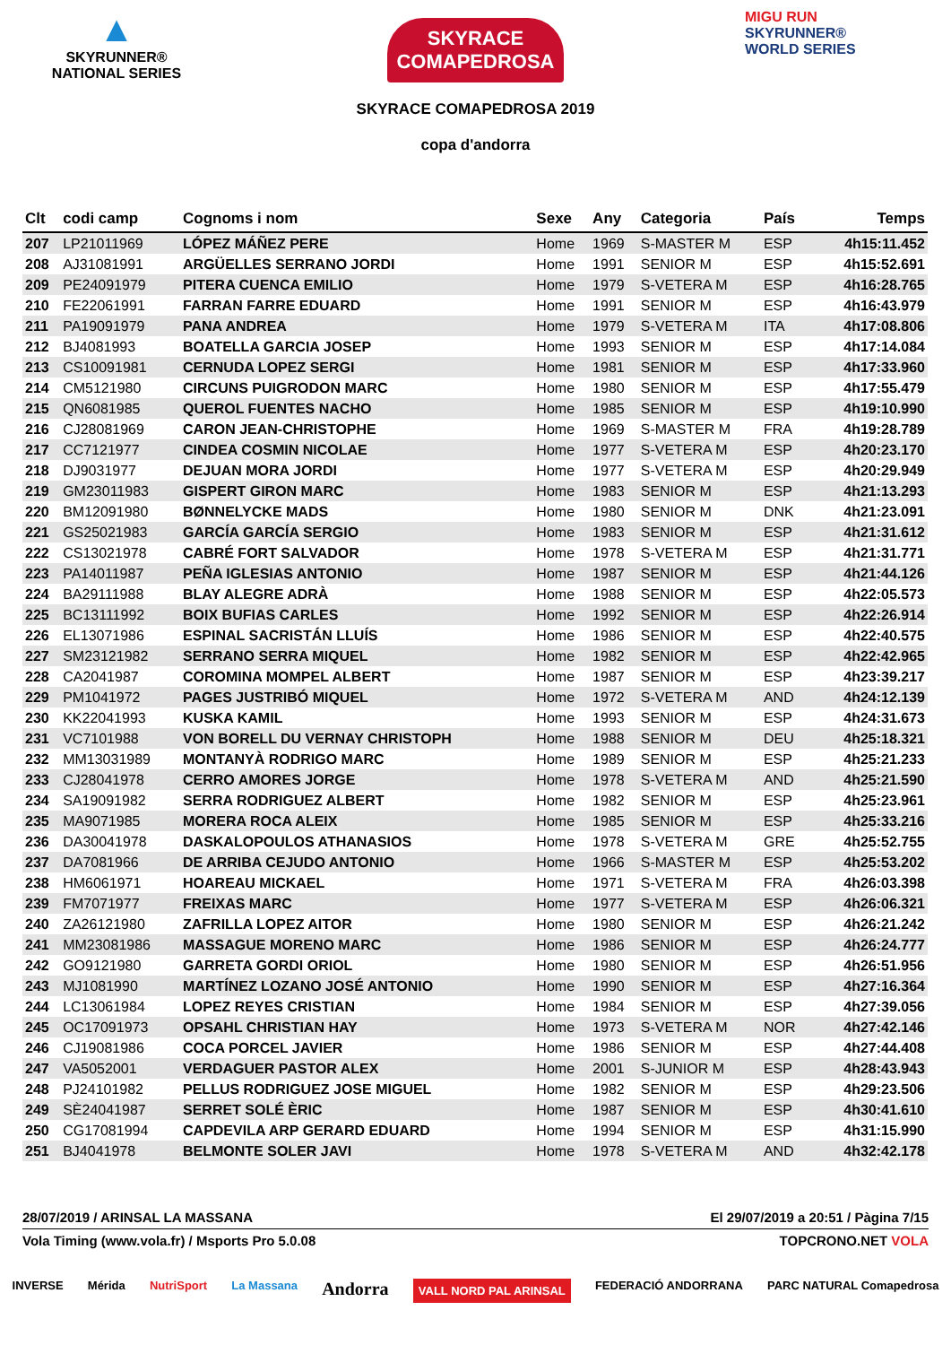▲
SKYRUNNER®
NATIONAL SERIES
SKYRACE
COMAPEDROSA
SKYRACE COMAPEDROSA 2019
copa d'andorra
MIGU RUN
SKYRUNNER®
WORLD SERIES
| Clt | codi camp | Cognoms i nom | Sexe | Any | Categoria | País | | Temps |
| --- | --- | --- | --- | --- | --- | --- | --- | --- |
| 207 | LP21011969 | LÓPEZ MÁÑEZ PERE | Home | 1969 | S-MASTER M | ESP | | 4h15:11.452 |
| 208 | AJ31081991 | ARGÜELLES SERRANO JORDI | Home | 1991 | SENIOR M | ESP | | 4h15:52.691 |
| 209 | PE24091979 | PITERA CUENCA EMILIO | Home | 1979 | S-VETERA M | ESP | | 4h16:28.765 |
| 210 | FE22061991 | FARRAN FARRE EDUARD | Home | 1991 | SENIOR M | ESP | | 4h16:43.979 |
| 211 | PA19091979 | PANA ANDREA | Home | 1979 | S-VETERA M | ITA | | 4h17:08.806 |
| 212 | BJ4081993 | BOATELLA GARCIA JOSEP | Home | 1993 | SENIOR M | ESP | | 4h17:14.084 |
| 213 | CS10091981 | CERNUDA LOPEZ SERGI | Home | 1981 | SENIOR M | ESP | | 4h17:33.960 |
| 214 | CM5121980 | CIRCUNS PUIGRODON MARC | Home | 1980 | SENIOR M | ESP | | 4h17:55.479 |
| 215 | QN6081985 | QUEROL FUENTES NACHO | Home | 1985 | SENIOR M | ESP | | 4h19:10.990 |
| 216 | CJ28081969 | CARON JEAN-CHRISTOPHE | Home | 1969 | S-MASTER M | FRA | | 4h19:28.789 |
| 217 | CC7121977 | CINDEA COSMIN NICOLAE | Home | 1977 | S-VETERA M | ESP | | 4h20:23.170 |
| 218 | DJ9031977 | DEJUAN MORA JORDI | Home | 1977 | S-VETERA M | ESP | | 4h20:29.949 |
| 219 | GM23011983 | GISPERT GIRON MARC | Home | 1983 | SENIOR M | ESP | | 4h21:13.293 |
| 220 | BM12091980 | BØNNELYCKE MADS | Home | 1980 | SENIOR M | DNK | | 4h21:23.091 |
| 221 | GS25021983 | GARCÍA GARCÍA SERGIO | Home | 1983 | SENIOR M | ESP | | 4h21:31.612 |
| 222 | CS13021978 | CABRÉ FORT SALVADOR | Home | 1978 | S-VETERA M | ESP | | 4h21:31.771 |
| 223 | PA14011987 | PEÑA IGLESIAS ANTONIO | Home | 1987 | SENIOR M | ESP | | 4h21:44.126 |
| 224 | BA29111988 | BLAY ALEGRE ADRÀ | Home | 1988 | SENIOR M | ESP | | 4h22:05.573 |
| 225 | BC13111992 | BOIX BUFIAS CARLES | Home | 1992 | SENIOR M | ESP | | 4h22:26.914 |
| 226 | EL13071986 | ESPINAL SACRISTÁN LLUÍS | Home | 1986 | SENIOR M | ESP | | 4h22:40.575 |
| 227 | SM23121982 | SERRANO SERRA MIQUEL | Home | 1982 | SENIOR M | ESP | | 4h22:42.965 |
| 228 | CA2041987 | COROMINA MOMPEL ALBERT | Home | 1987 | SENIOR M | ESP | | 4h23:39.217 |
| 229 | PM1041972 | PAGES JUSTRIBÓ MIQUEL | Home | 1972 | S-VETERA M | AND | | 4h24:12.139 |
| 230 | KK22041993 | KUSKA KAMIL | Home | 1993 | SENIOR M | ESP | | 4h24:31.673 |
| 231 | VC7101988 | VON BORELL DU VERNAY CHRISTOPH | Home | 1988 | SENIOR M | DEU | | 4h25:18.321 |
| 232 | MM13031989 | MONTANYÀ RODRIGO MARC | Home | 1989 | SENIOR M | ESP | | 4h25:21.233 |
| 233 | CJ28041978 | CERRO AMORES JORGE | Home | 1978 | S-VETERA M | AND | | 4h25:21.590 |
| 234 | SA19091982 | SERRA RODRIGUEZ ALBERT | Home | 1982 | SENIOR M | ESP | | 4h25:23.961 |
| 235 | MA9071985 | MORERA ROCA ALEIX | Home | 1985 | SENIOR M | ESP | | 4h25:33.216 |
| 236 | DA30041978 | DASKALOPOULOS ATHANASIOS | Home | 1978 | S-VETERA M | GRE | | 4h25:52.755 |
| 237 | DA7081966 | DE ARRIBA CEJUDO ANTONIO | Home | 1966 | S-MASTER M | ESP | | 4h25:53.202 |
| 238 | HM6061971 | HOAREAU MICKAEL | Home | 1971 | S-VETERA M | FRA | | 4h26:03.398 |
| 239 | FM7071977 | FREIXAS MARC | Home | 1977 | S-VETERA M | ESP | | 4h26:06.321 |
| 240 | ZA26121980 | ZAFRILLA LOPEZ AITOR | Home | 1980 | SENIOR M | ESP | | 4h26:21.242 |
| 241 | MM23081986 | MASSAGUE MORENO MARC | Home | 1986 | SENIOR M | ESP | | 4h26:24.777 |
| 242 | GO9121980 | GARRETA GORDI ORIOL | Home | 1980 | SENIOR M | ESP | | 4h26:51.956 |
| 243 | MJ1081990 | MARTÍNEZ LOZANO JOSÉ ANTONIO | Home | 1990 | SENIOR M | ESP | | 4h27:16.364 |
| 244 | LC13061984 | LOPEZ REYES CRISTIAN | Home | 1984 | SENIOR M | ESP | | 4h27:39.056 |
| 245 | OC17091973 | OPSAHL CHRISTIAN HAY | Home | 1973 | S-VETERA M | NOR | | 4h27:42.146 |
| 246 | CJ19081986 | COCA PORCEL JAVIER | Home | 1986 | SENIOR M | ESP | | 4h27:44.408 |
| 247 | VA5052001 | VERDAGUER PASTOR ALEX | Home | 2001 | S-JUNIOR M | ESP | | 4h28:43.943 |
| 248 | PJ24101982 | PELLUS RODRIGUEZ JOSE MIGUEL | Home | 1982 | SENIOR M | ESP | | 4h29:23.506 |
| 249 | SÈ24041987 | SERRET SOLÉ ÈRIC | Home | 1987 | SENIOR M | ESP | | 4h30:41.610 |
| 250 | CG17081994 | CAPDEVILA ARP GERARD EDUARD | Home | 1994 | SENIOR M | ESP | | 4h31:15.990 |
| 251 | BJ4041978 | BELMONTE SOLER JAVI | Home | 1978 | S-VETERA M | AND | | 4h32:42.178 |
28/07/2019 / ARINSAL LA MASSANA El 29/07/2019 a 20:51 / Pàgina 7/15
Vola Timing (www.vola.fr) / Msports Pro 5.0.08 TOPCRONO.NET VOLA
INVERSE Mérida NutriSport La Massana Andorra VALL NORD PAL ARINSAL FEDERACIÓ ANDORRANA PARC NATURAL Comapedrosa